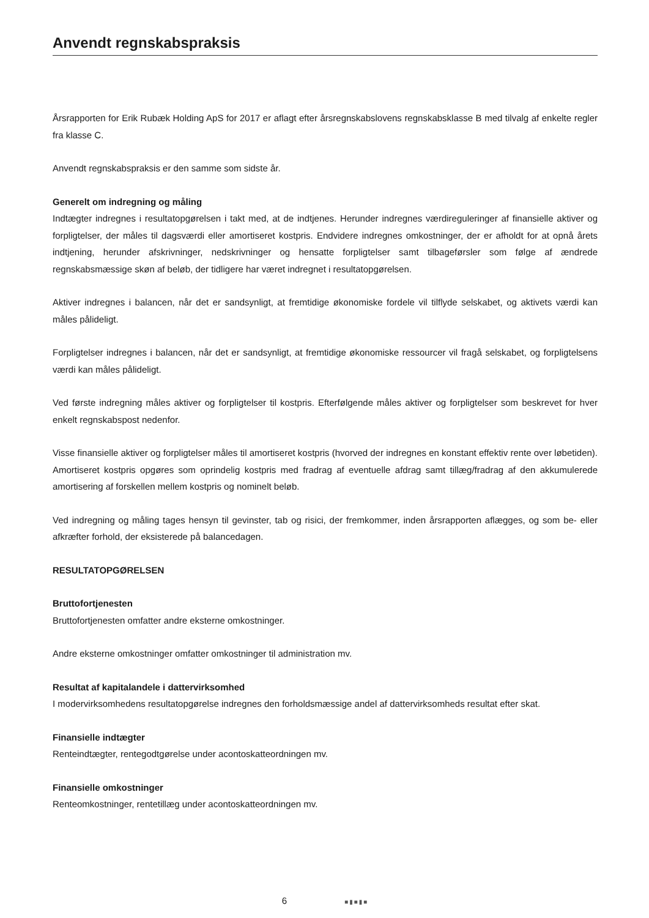Anvendt regnskabspraksis
Årsrapporten for Erik Rubæk Holding ApS for 2017 er aflagt efter årsregnskabslovens regnskabsklasse B med tilvalg af enkelte regler fra klasse C.
Anvendt regnskabspraksis er den samme som sidste år.
Generelt om indregning og måling
Indtægter indregnes i resultatopgørelsen i takt med, at de indtjenes. Herunder indregnes værdireguleringer af finansielle aktiver og forpligtelser, der måles til dagsværdi eller amortiseret kostpris. Endvidere indregnes omkostninger, der er afholdt for at opnå årets indtjening, herunder afskrivninger, nedskrivninger og hensatte forpligtelser samt tilbageførsler som følge af ændrede regnskabsmæssige skøn af beløb, der tidligere har været indregnet i resultatopgørelsen.
Aktiver indregnes i balancen, når det er sandsynligt, at fremtidige økonomiske fordele vil tilflyde selskabet, og aktivets værdi kan måles pålideligt.
Forpligtelser indregnes i balancen, når det er sandsynligt, at fremtidige økonomiske ressourcer vil fragå selskabet, og forpligtelsens værdi kan måles pålideligt.
Ved første indregning måles aktiver og forpligtelser til kostpris. Efterfølgende måles aktiver og forpligtelser som beskrevet for hver enkelt regnskabspost nedenfor.
Visse finansielle aktiver og forpligtelser måles til amortiseret kostpris (hvorved der indregnes en konstant effektiv rente over løbetiden). Amortiseret kostpris opgøres som oprindelig kostpris med fradrag af eventuelle afdrag samt tillæg/fradrag af den akkumulerede amortisering af forskellen mellem kostpris og nominelt beløb.
Ved indregning og måling tages hensyn til gevinster, tab og risici, der fremkommer, inden årsrapporten aflægges, og som be- eller afkræfter forhold, der eksisterede på balancedagen.
RESULTATOPGØRELSEN
Bruttofortjenesten
Bruttofortjenesten omfatter andre eksterne omkostninger.
Andre eksterne omkostninger omfatter omkostninger til administration mv.
Resultat af kapitalandele i dattervirksomhed
I modervirksomhedens resultatopgørelse indregnes den forholdsmæssige andel af dattervirksomheds resultat efter skat.
Finansielle indtægter
Renteindtægter, rentegodtgørelse under acontoskatteordningen mv.
Finansielle omkostninger
Renteomkostninger, rentetillæg under acontoskatteordningen mv.
6 ■▮■▮■